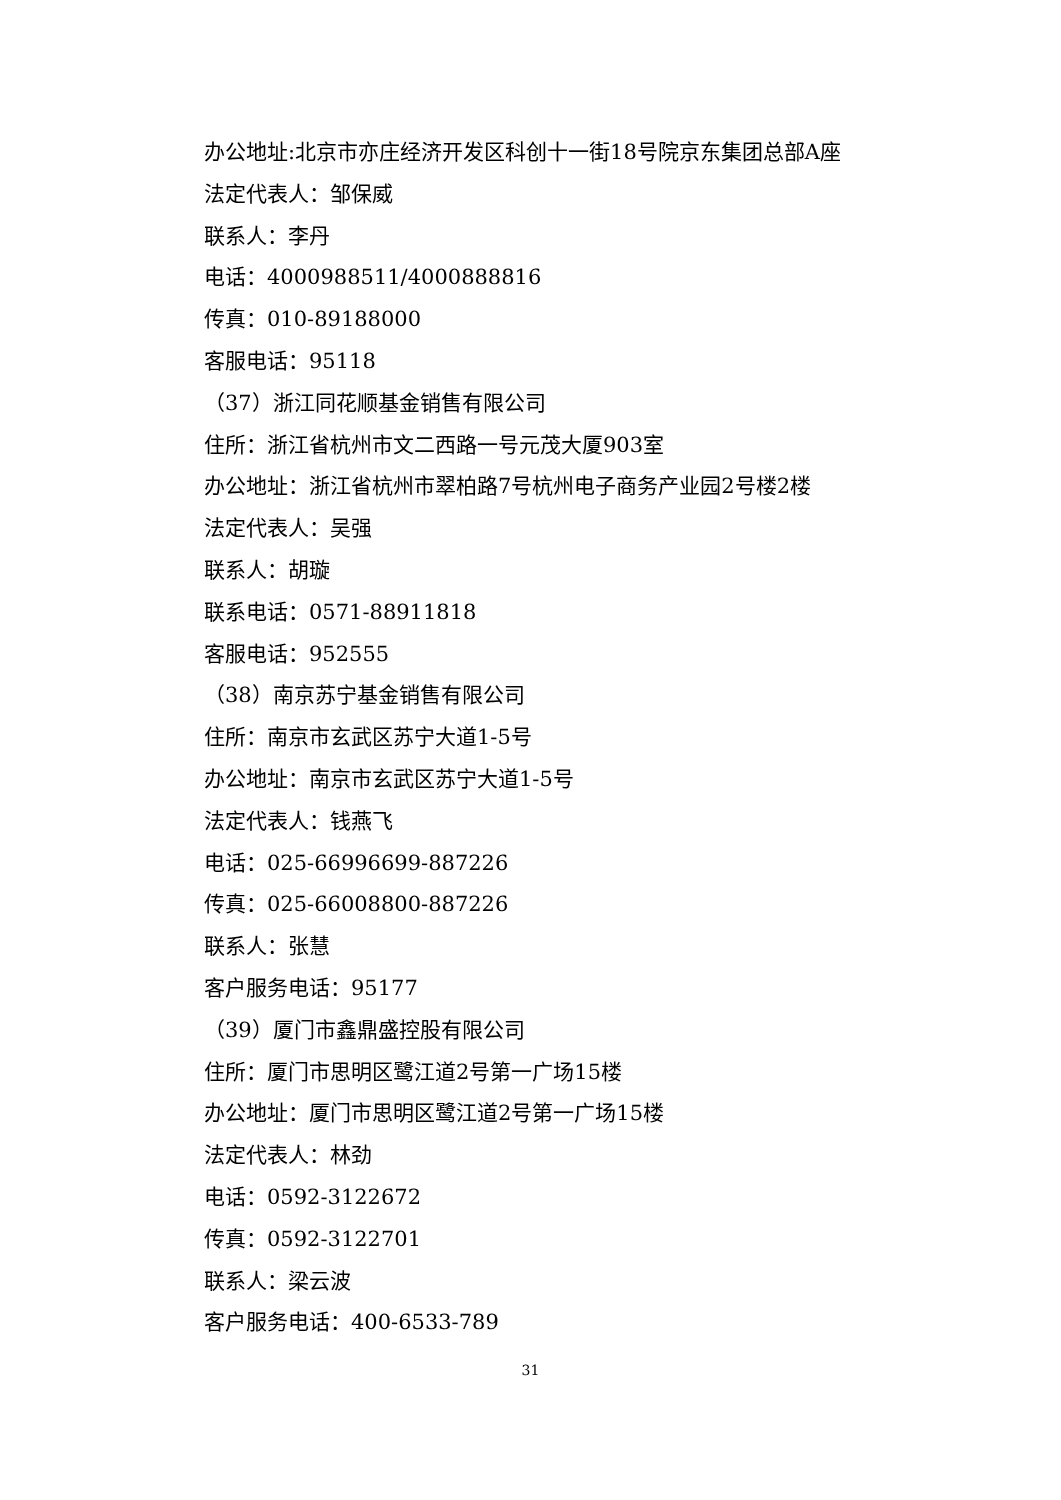办公地址:北京市亦庄经济开发区科创十一街18号院京东集团总部A座
法定代表人：邹保威
联系人：李丹
电话：4000988511/4000888816
传真：010-89188000
客服电话：95118
（37）浙江同花顺基金销售有限公司
住所：浙江省杭州市文二西路一号元茂大厦903室
办公地址：浙江省杭州市翠柏路7号杭州电子商务产业园2号楼2楼
法定代表人：吴强
联系人：胡璇
联系电话：0571-88911818
客服电话：952555
（38）南京苏宁基金销售有限公司
住所：南京市玄武区苏宁大道1-5号
办公地址：南京市玄武区苏宁大道1-5号
法定代表人：钱燕飞
电话：025-66996699-887226
传真：025-66008800-887226
联系人：张慧
客户服务电话：95177
（39）厦门市鑫鼎盛控股有限公司
住所：厦门市思明区鹭江道2号第一广场15楼
办公地址：厦门市思明区鹭江道2号第一广场15楼
法定代表人：林劲
电话：0592-3122672
传真：0592-3122701
联系人：梁云波
客户服务电话：400-6533-789
31